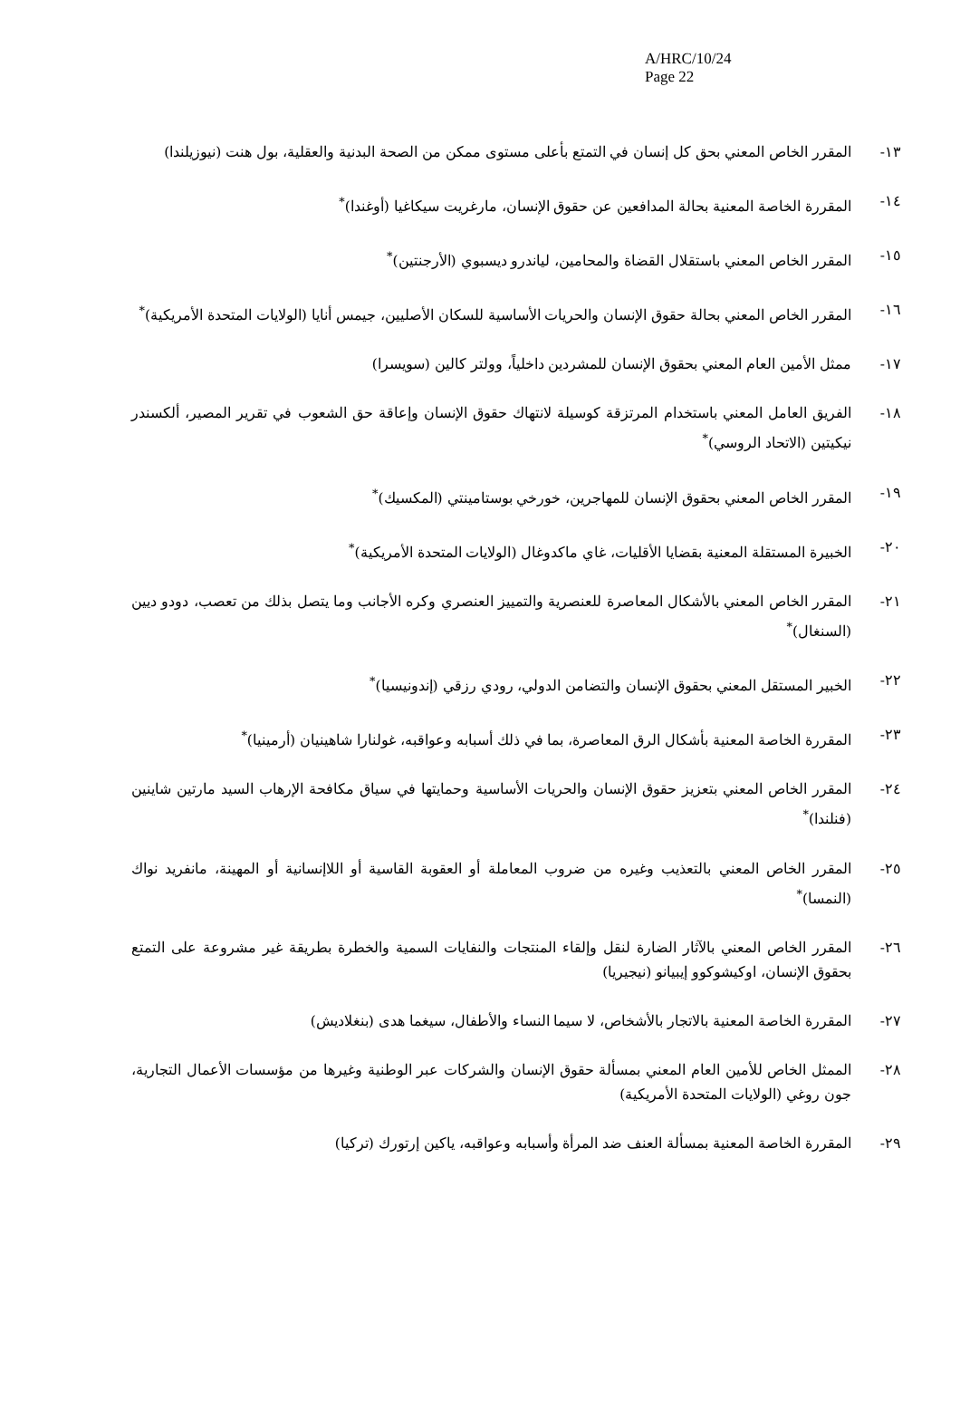A/HRC/10/24
Page 22
١٣- المقرر الخاص المعني بحق كل إنسان في التمتع بأعلى مستوى ممكن من الصحة البدنية والعقلية، بول هنت (نيوزيلندا)
١٤- المقررة الخاصة المعنية بحالة المدافعين عن حقوق الإنسان، مارغريت سيكاغيا (أوغندا)<sup>*</sup>
١٥- المقرر الخاص المعني باستقلال القضاة والمحامين، لياندرو ديسبوي (الأرجنتين)<sup>*</sup>
١٦- المقرر الخاص المعني بحالة حقوق الإنسان والحريات الأساسية للسكان الأصليين، جيمس أنايا (الولايات المتحدة الأمريكية)<sup>*</sup>
١٧- ممثل الأمين العام المعني بحقوق الإنسان للمشردين داخلياً، وولتر كالين (سويسرا)
١٨- الفريق العامل المعني باستخدام المرتزقة كوسيلة لانتهاك حقوق الإنسان وإعاقة حق الشعوب في تقرير المصير، ألكسندر نيكيتين (الاتحاد الروسي)<sup>*</sup>
١٩- المقرر الخاص المعني بحقوق الإنسان للمهاجرين، خورخي بوستامينتي (المكسيك)<sup>*</sup>
٢٠- الخبيرة المستقلة المعنية بقضايا الأقليات، غاي ماكدوغال (الولايات المتحدة الأمريكية)<sup>*</sup>
٢١- المقرر الخاص المعني بالأشكال المعاصرة للعنصرية والتمييز العنصري وكره الأجانب وما يتصل بذلك من تعصب، دودو ديين (السنغال)<sup>*</sup>
٢٢- الخبير المستقل المعني بحقوق الإنسان والتضامن الدولي، رودي رزقي (إندونيسيا)<sup>*</sup>
٢٣- المقررة الخاصة المعنية بأشكال الرق المعاصرة، بما في ذلك أسبابه وعواقبه، غولنارا شاهينيان (أرمينيا)<sup>*</sup>
٢٤- المقرر الخاص المعني بتعزيز حقوق الإنسان والحريات الأساسية وحمايتها في سياق مكافحة الإرهاب السيد مارتين شاينين (فنلندا)<sup>*</sup>
٢٥- المقرر الخاص المعني بالتعذيب وغيره من ضروب المعاملة أو العقوبة القاسية أو اللاإنسانية أو المهينة، مانفريد نواك (النمسا)<sup>*</sup>
٢٦- المقرر الخاص المعني بالآثار الضارة لنقل وإلقاء المنتجات والنفايات السمية والخطرة بطريقة غير مشروعة على التمتع بحقوق الإنسان، اوكيشوكوو إيبيانو (نيجيريا)
٢٧- المقررة الخاصة المعنية بالاتجار بالأشخاص، لا سيما النساء والأطفال، سيغما هدى (بنغلاديش)
٢٨- الممثل الخاص للأمين العام المعني بمسألة حقوق الإنسان والشركات عبر الوطنية وغيرها من مؤسسات الأعمال التجارية، جون روغي (الولايات المتحدة الأمريكية)
٢٩- المقررة الخاصة المعنية بمسألة العنف ضد المرأة وأسبابه وعواقبه، ياكين إرتورك (تركيا)